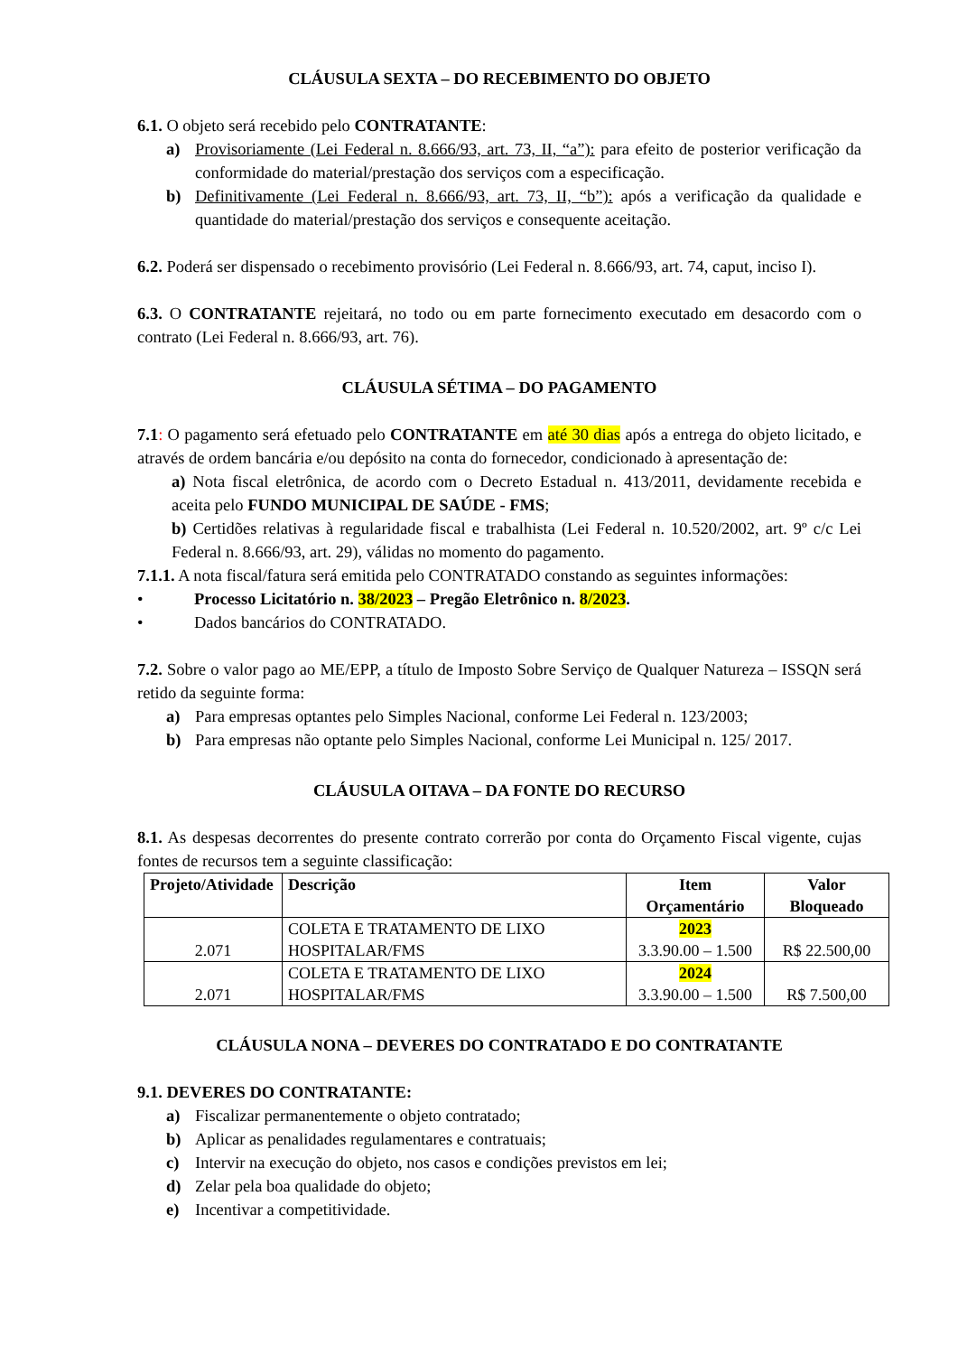CLÁUSULA SEXTA – DO RECEBIMENTO DO OBJETO
6.1. O objeto será recebido pelo CONTRATANTE:
a) Provisoriamente (Lei Federal n. 8.666/93, art. 73, II, “a”): para efeito de posterior verificação da conformidade do material/prestação dos serviços com a especificação.
b) Definitivamente (Lei Federal n. 8.666/93, art. 73, II, “b”): após a verificação da qualidade e quantidade do material/prestação dos serviços e consequente aceitação.
6.2. Poderá ser dispensado o recebimento provisório (Lei Federal n. 8.666/93, art. 74, caput, inciso I).
6.3. O CONTRATANTE rejeitará, no todo ou em parte fornecimento executado em desacordo com o contrato (Lei Federal n. 8.666/93, art. 76).
CLÁUSULA SÉTIMA – DO PAGAMENTO
7.1: O pagamento será efetuado pelo CONTRATANTE em até 30 dias após a entrega do objeto licitado, e através de ordem bancária e/ou depósito na conta do fornecedor, condicionado à apresentação de:
a) Nota fiscal eletrônica, de acordo com o Decreto Estadual n. 413/2011, devidamente recebida e aceita pelo FUNDO MUNICIPAL DE SAÚDE - FMS;
b) Certidões relativas à regularidade fiscal e trabalhista (Lei Federal n. 10.520/2002, art. 9º c/c Lei Federal n. 8.666/93, art. 29), válidas no momento do pagamento.
7.1.1. A nota fiscal/fatura será emitida pelo CONTRATADO constando as seguintes informações:
• Processo Licitatório n. 38/2023 – Pregão Eletrônico n. 8/2023.
• Dados bancários do CONTRATADO.
7.2. Sobre o valor pago ao ME/EPP, a título de Imposto Sobre Serviço de Qualquer Natureza – ISSQN será retido da seguinte forma:
a) Para empresas optantes pelo Simples Nacional, conforme Lei Federal n. 123/2003;
b) Para empresas não optante pelo Simples Nacional, conforme Lei Municipal n. 125/ 2017.
CLÁUSULA OITAVA – DA FONTE DO RECURSO
8.1. As despesas decorrentes do presente contrato correrão por conta do Orçamento Fiscal vigente, cujas fontes de recursos tem a seguinte classificação:
| Projeto/Atividade | Descrição | Item Orçamentário | Valor Bloqueado |
| --- | --- | --- | --- |
| 2.071 | COLETA E TRATAMENTO DE LIXO HOSPITALAR/FMS | 2023 3.3.90.00 – 1.500 | R$ 22.500,00 |
| 2.071 | COLETA E TRATAMENTO DE LIXO HOSPITALAR/FMS | 2024 3.3.90.00 – 1.500 | R$ 7.500,00 |
CLÁUSULA NONA – DEVERES DO CONTRATADO E DO CONTRATANTE
9.1. DEVERES DO CONTRATANTE:
a) Fiscalizar permanentemente o objeto contratado;
b) Aplicar as penalidades regulamentares e contratuais;
c) Intervir na execução do objeto, nos casos e condições previstos em lei;
d) Zelar pela boa qualidade do objeto;
e) Incentivar a competitividade.